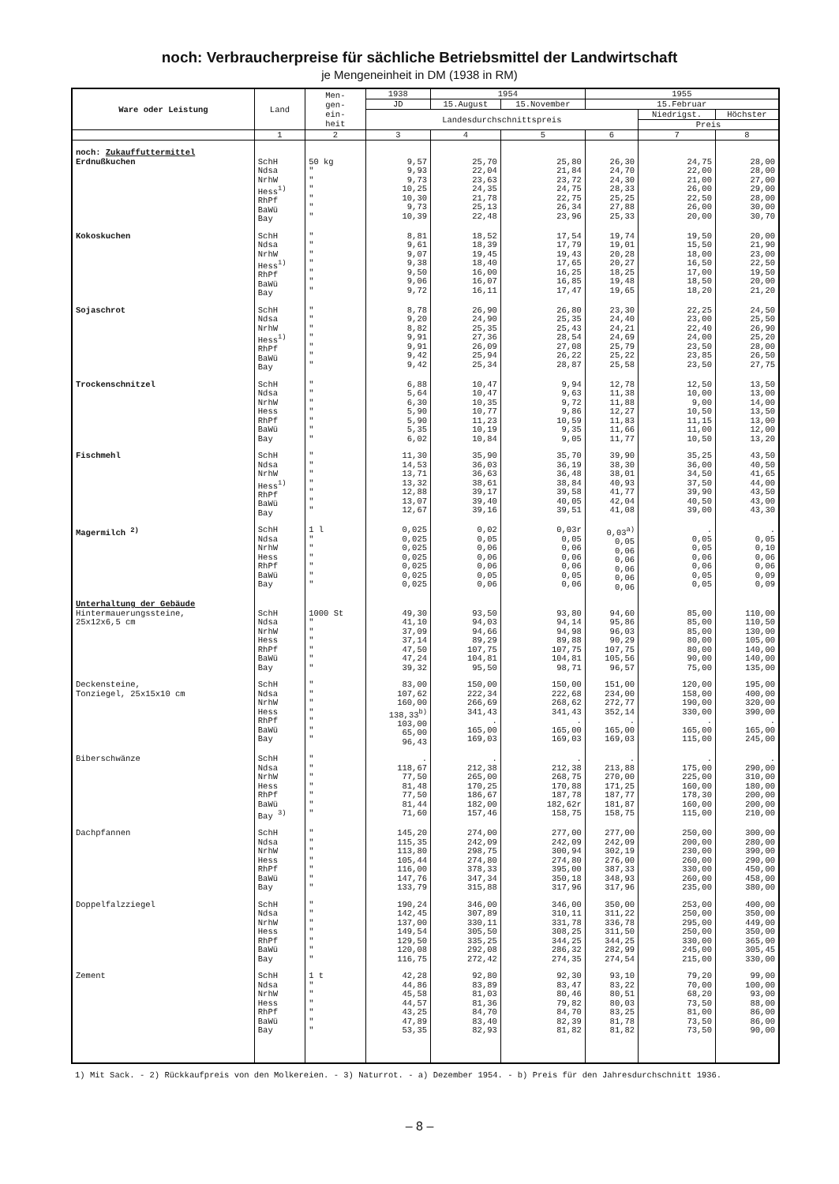noch: Verbraucherpreise für sächliche Betriebsmittel der Landwirtschaft
je Mengeneinheit in DM (1938 in RM)
| Ware oder Leistung | Land | Men- gen- ein- heit | 1938 | 1954 | | 1955 | | |
| --- | --- | --- | --- | --- | --- | --- | --- | --- |
| | | | JD | 15.August | 15.November | 15.Februar | | |
| | | | Landesdurchschnittspreis | | | | Niedrigst. | Höchster |
| | | | | | | | Preis | |
| | 1 | 2 | 3 | 4 | 5 | 6 | 7 | 8 |
| noch: Zukauffuttermittel Erdnußkuchen | SchH Ndsa NrhW Hess<sup>1)</sup> RhPf BaWü Bay | 50 kg " " " " " " | 9,57 9,93 9,73 10,25 10,30 9,73 10,39 | 25,70 22,04 23,63 24,35 21,78 25,13 22,48 | 25,80 21,84 23,72 24,75 22,75 26,34 23,96 | 26,30 24,70 24,30 28,33 25,25 27,88 25,33 | 24,75 22,00 21,00 26,00 22,50 26,00 20,00 | 28,00 28,00 27,00 29,00 28,00 30,00 30,70 |
| Kokoskuchen | SchH Ndsa NrhW Hess<sup>1)</sup> RhPf BaWü Bay | " " " " " " " | 8,81 9,61 9,07 9,38 9,50 9,06 9,72 | 18,52 18,39 19,45 18,40 16,00 16,07 16,11 | 17,54 17,79 19,43 17,65 16,25 16,85 17,47 | 19,74 19,01 20,28 20,27 18,25 19,48 19,65 | 19,50 15,50 18,00 16,50 17,00 18,50 18,20 | 20,00 21,90 23,00 22,50 19,50 20,00 21,20 |
| Sojaschrot | SchH Ndsa NrhW Hess<sup>1)</sup> RhPf BaWü Bay | " " " " " " " | 8,78 9,20 8,82 9,91 9,91 9,42 9,42 | 26,90 24,90 25,35 27,36 26,09 25,94 25,34 | 26,80 25,35 25,43 28,54 27,08 26,22 28,87 | 23,30 24,40 24,21 24,69 25,79 25,22 25,58 | 22,25 23,00 22,40 24,00 23,50 23,85 23,50 | 24,50 25,50 26,90 25,20 28,00 26,50 27,75 |
| Trockenschnitzel | SchH Ndsa NrhW Hess RhPf BaWü Bay | " " " " " " " | 6,88 5,64 6,30 5,90 5,90 5,35 6,02 | 10,47 10,47 10,35 10,77 11,23 10,19 10,84 | 9,94 9,63 9,72 9,86 10,59 9,35 9,05 | 12,78 11,38 11,88 12,27 11,83 11,66 11,77 | 12,50 10,00 9,00 10,50 11,15 11,00 10,50 | 13,50 13,00 14,00 13,50 13,00 12,00 13,20 |
| Fischmehl | SchH Ndsa NrhW Hess<sup>1)</sup> RhPf BaWü Bay | " " " " " " " | 11,30 14,53 13,71 13,32 12,88 13,07 12,67 | 35,90 36,03 36,63 38,61 39,17 39,40 39,16 | 35,70 36,19 36,48 38,84 39,58 40,05 39,51 | 39,90 38,30 38,01 40,93 41,77 42,04 41,08 | 35,25 36,00 34,50 37,50 39,90 40,50 39,00 | 43,50 40,50 41,65 44,00 43,50 43,00 43,30 |
| Magermilch <sup>2)</sup> | SchH Ndsa NrhW Hess RhPf BaWü Bay | 1 l " " " " " " | 0,025 0,025 0,025 0,025 0,025 0,025 0,025 | 0,02 0,05 0,06 0,06 0,06 0,05 0,06 | 0,03r 0,05 0,06 0,06 0,06 0,05 0,06 | 0,03<sup>a)</sup> 0,05 0,06 0,06 0,06 0,06 0,06 | . 0,05 0,05 0,06 0,06 0,05 0,05 | . 0,05 0,10 0,06 0,06 0,09 0,09 |
| Unterhaltung der Gebäude Hintermauerungssteine, 25x12x6,5 cm | SchH Ndsa NrhW Hess RhPf BaWü Bay | 1000 St " " " " " " | 49,30 41,10 37,09 37,14 47,50 47,24 39,32 | 93,50 94,03 94,66 89,29 107,75 104,81 95,50 | 93,80 94,14 94,98 89,88 107,75 104,81 98,71 | 94,60 95,86 96,03 90,29 107,75 105,56 96,57 | 85,00 85,00 85,00 80,00 80,00 90,00 75,00 | 110,00 110,50 130,00 105,00 140,00 140,00 135,00 |
| Deckensteine, Tonziegel, 25x15x10 cm | SchH Ndsa NrhW Hess RhPf BaWü Bay | " " " " " " " | 83,00 107,62 160,00 138,33<sup>b)</sup> 103,00 65,00 96,43 | 150,00 222,34 266,69 341,43 . 165,00 169,03 | 150,00 222,68 268,62 341,43 . 165,00 169,03 | 151,00 234,00 272,77 352,14 . 165,00 169,03 | 120,00 158,00 190,00 330,00 . 165,00 115,00 | 195,00 400,00 320,00 390,00 . 165,00 245,00 |
| Biberschwänze | SchH Ndsa NrhW Hess RhPf BaWü Bay <sup>3)</sup> | " " " " " " " | . 118,67 77,50 81,48 77,50 81,44 71,60 | . 212,38 265,00 170,25 186,67 182,00 157,46 | . 212,38 268,75 170,88 187,78 182,62r 158,75 | . 213,88 270,00 171,25 187,77 181,87 158,75 | . 175,00 225,00 160,00 178,30 160,00 115,00 | . 290,00 310,00 180,00 200,00 200,00 210,00 |
| Dachpfannen | SchH Ndsa NrhW Hess RhPf BaWü Bay | " " " " " " " | 145,20 115,35 113,80 105,44 116,00 147,76 133,79 | 274,00 242,09 298,75 274,80 378,33 347,34 315,88 | 277,00 242,09 300,94 274,80 395,00 350,18 317,96 | 277,00 242,09 302,19 276,00 387,33 348,93 317,96 | 250,00 200,00 230,00 260,00 330,00 260,00 235,00 | 300,00 280,00 390,00 290,00 450,00 458,00 380,00 |
| Doppelfalzziegel | SchH Ndsa NrhW Hess RhPf BaWü Bay | " " " " " " " | 190,24 142,45 137,00 149,54 129,50 120,08 116,75 | 346,00 307,89 330,11 305,50 335,25 292,08 272,42 | 346,00 310,11 331,78 308,25 344,25 286,32 274,35 | 350,00 311,22 336,78 311,50 344,25 282,99 274,54 | 253,00 250,00 295,00 250,00 330,00 245,00 215,00 | 400,00 350,00 449,00 350,00 365,00 305,45 330,00 |
| Zement | SchH Ndsa NrhW Hess RhPf BaWü Bay | 1 t " " " " " " | 42,28 44,86 45,58 44,57 43,25 47,89 53,35 | 92,80 83,89 81,03 81,36 84,70 83,40 82,93 | 92,30 83,47 80,46 79,82 84,70 82,39 81,82 | 93,10 83,22 80,51 80,03 83,25 81,78 81,82 | 79,20 70,00 68,20 73,50 81,00 73,50 73,50 | 99,00 100,00 93,00 88,00 86,00 86,00 90,00 |
1) Mit Sack. - 2) Rückkaufpreis von den Molkereien. - 3) Naturrot. - a) Dezember 1954. - b) Preis für den Jahresdurchschnitt 1936.
– 8 –